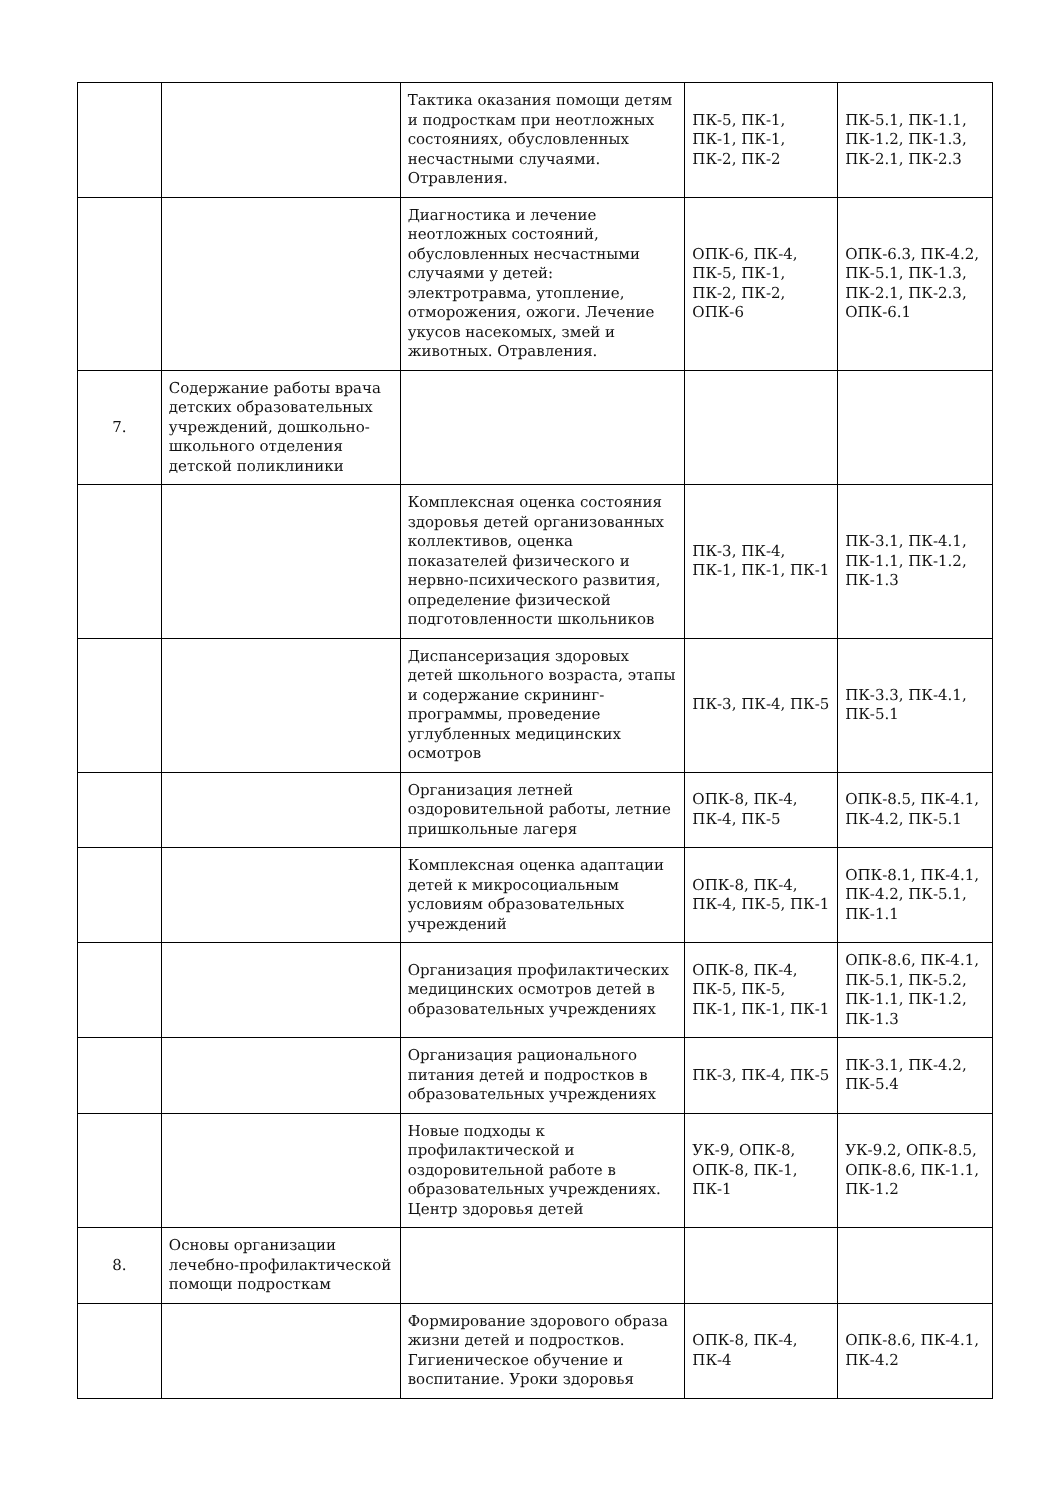| | | Тактика оказания помощи детям и подросткам при неотложных состояниях, обусловленных несчастными случаями. Отравления. | ПК-5, ПК-1, ПК-1, ПК-1, ПК-2, ПК-2 | ПК-5.1, ПК-1.1, ПК-1.2, ПК-1.3, ПК-2.1, ПК-2.3 |
| | | Диагностика и лечение неотложных состояний, обусловленных несчастными случаями у детей: электротравма, утопление, отморожения, ожоги. Лечение укусов насекомых, змей и животных. Отравления. | ОПК-6, ПК-4, ПК-5, ПК-1, ПК-2, ПК-2, ОПК-6 | ОПК-6.3, ПК-4.2, ПК-5.1, ПК-1.3, ПК-2.1, ПК-2.3, ОПК-6.1 |
| 7. | Содержание работы врача детских образовательных учреждений, дошкольно-школьного отделения детской поликлиники | | | |
| | | Комплексная оценка состояния здоровья детей организованных коллективов, оценка показателей физического и нервно-психического развития, определение физической подготовленности школьников | ПК-3, ПК-4, ПК-1, ПК-1, ПК-1 | ПК-3.1, ПК-4.1, ПК-1.1, ПК-1.2, ПК-1.3 |
| | | Диспансеризация здоровых детей школьного возраста, этапы и содержание скрининг-программы, проведение углубленных медицинских осмотров | ПК-3, ПК-4, ПК-5 | ПК-3.3, ПК-4.1, ПК-5.1 |
| | | Организация летней оздоровительной работы, летние пришкольные лагеря | ОПК-8, ПК-4, ПК-4, ПК-5 | ОПК-8.5, ПК-4.1, ПК-4.2, ПК-5.1 |
| | | Комплексная оценка адаптации детей к микросоциальным условиям образовательных учреждений | ОПК-8, ПК-4, ПК-4, ПК-5, ПК-1 | ОПК-8.1, ПК-4.1, ПК-4.2, ПК-5.1, ПК-1.1 |
| | | Организация профилактических медицинских осмотров детей в образовательных учреждениях | ОПК-8, ПК-4, ПК-5, ПК-5, ПК-1, ПК-1, ПК-1 | ОПК-8.6, ПК-4.1, ПК-5.1, ПК-5.2, ПК-1.1, ПК-1.2, ПК-1.3 |
| | | Организация рационального питания детей и подростков в образовательных учреждениях | ПК-3, ПК-4, ПК-5 | ПК-3.1, ПК-4.2, ПК-5.4 |
| | | Новые подходы к профилактической и оздоровительной работе в образовательных учреждениях. Центр здоровья детей | УК-9, ОПК-8, ОПК-8, ПК-1, ПК-1 | УК-9.2, ОПК-8.5, ОПК-8.6, ПК-1.1, ПК-1.2 |
| 8. | Основы организации лечебно-профилактической помощи подросткам | | | |
| | | Формирование здорового образа жизни детей и подростков. Гигиеническое обучение и воспитание. Уроки здоровья | ОПК-8, ПК-4, ПК-4 | ОПК-8.6, ПК-4.1, ПК-4.2 |